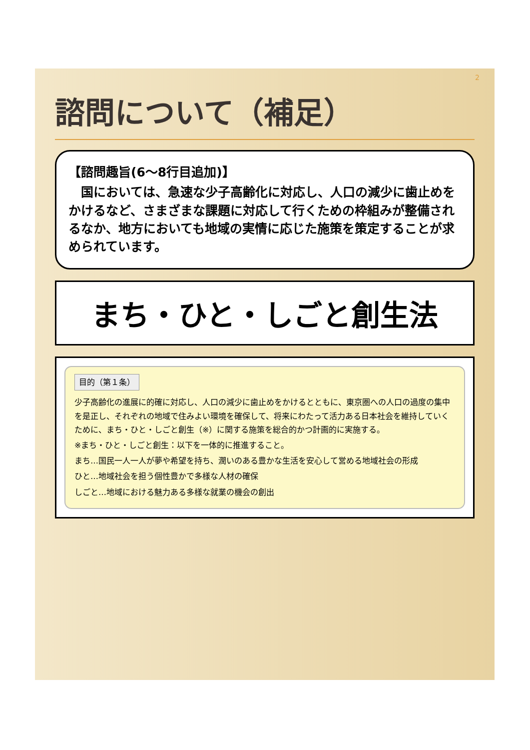2
諮問について（補足）
【諮問趣旨(6～8行目追加)】
　国においては、急速な少子高齢化に対応し、人口の減少に歯止めをかけるなど、さまざまな課題に対応して行くための枠組みが整備されるなか、地方においても地域の実情に応じた施策を策定することが求められています。
まち・ひと・しごと創生法
目的（第１条）
少子高齢化の進展に的確に対応し、人口の減少に歯止めをかけるとともに、東京圏への人口の過度の集中を是正し、それぞれの地域で住みよい環境を確保して、将来にわたって活力ある日本社会を維持していくために、まち・ひと・しごと創生（※）に関する施策を総合的かつ計画的に実施する。
※まち・ひと・しごと創生：以下を一体的に推進すること。
まち…国民一人一人が夢や希望を持ち、潤いのある豊かな生活を安心して営める地域社会の形成
ひと…地域社会を担う個性豊かで多様な人材の確保
しごと…地域における魅力ある多様な就業の機会の創出